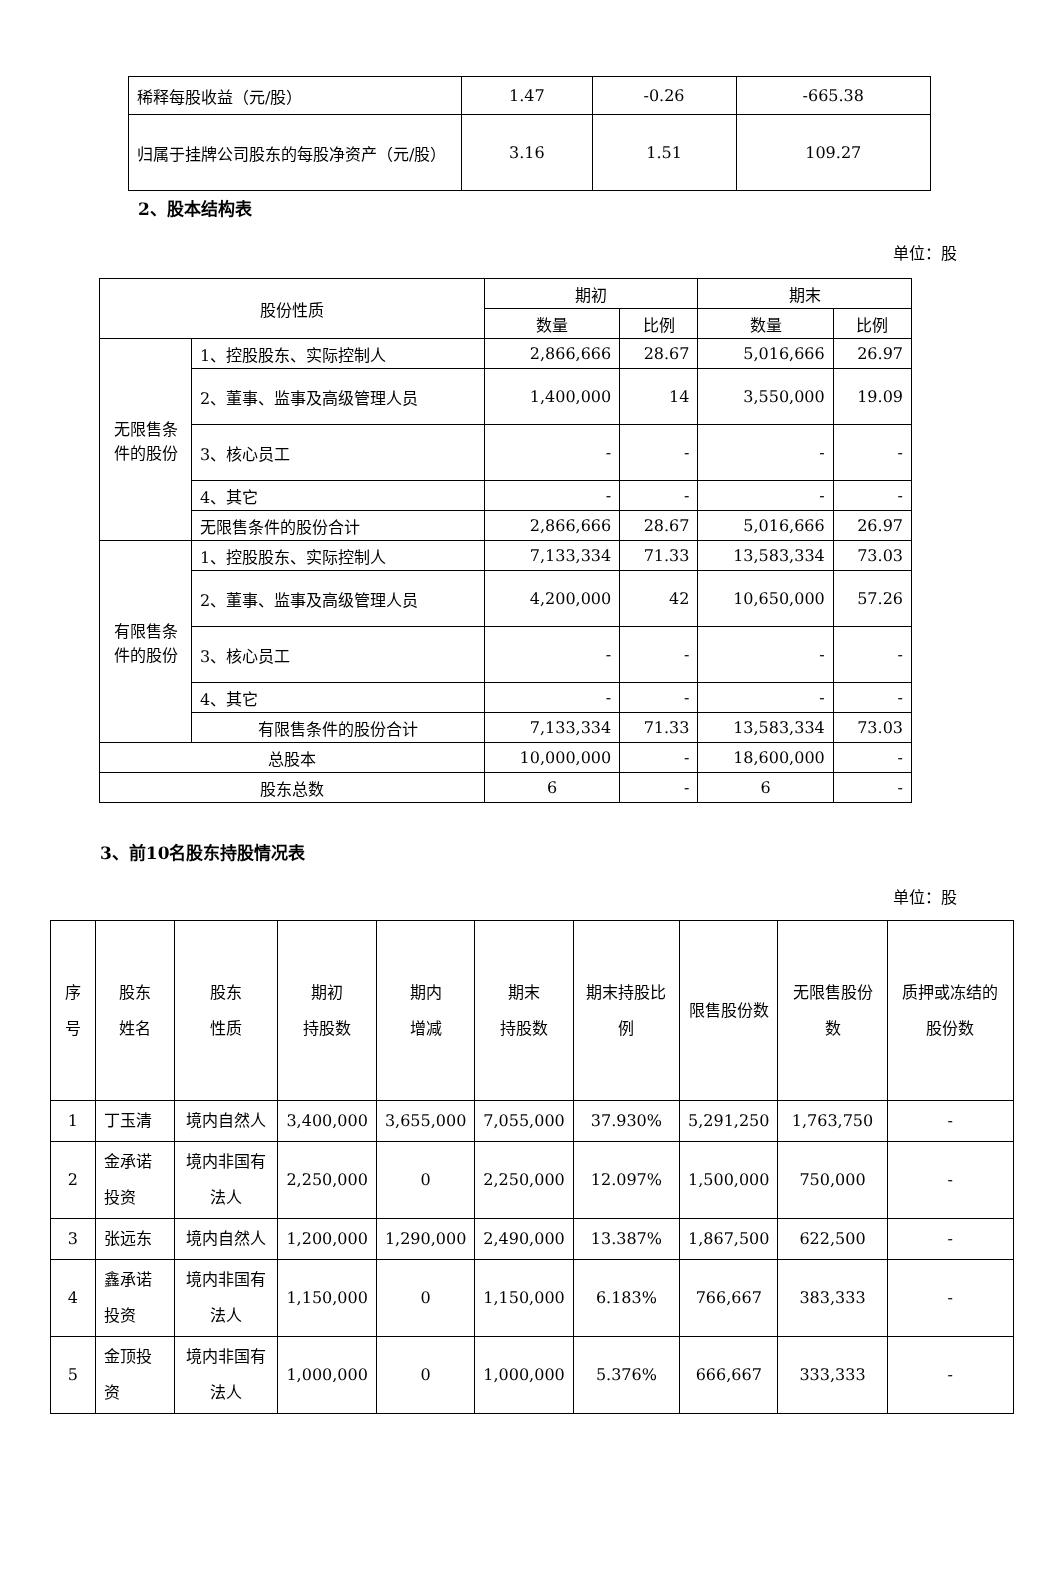| 稀释每股收益（元/股） | 1.47 | -0.26 | -665.38 |
| 归属于挂牌公司股东的每股净资产（元/股） | 3.16 | 1.51 | 109.27 |
2、股本结构表
单位：股
| 股份性质 | | 期初 | | 期末 | |
| | | 数量 | 比例 | 数量 | 比例 |
| 无限售条件的股份 | 1、控股股东、实际控制人 | 2,866,666 | 28.67 | 5,016,666 | 26.97 |
| | 2、董事、监事及高级管理人员 | 1,400,000 | 14 | 3,550,000 | 19.09 |
| | 3、核心员工 | - | - | - | - |
| | 4、其它 | - | - | - | - |
| | 无限售条件的股份合计 | 2,866,666 | 28.67 | 5,016,666 | 26.97 |
| 有限售条件的股份 | 1、控股股东、实际控制人 | 7,133,334 | 71.33 | 13,583,334 | 73.03 |
| | 2、董事、监事及高级管理人员 | 4,200,000 | 42 | 10,650,000 | 57.26 |
| | 3、核心员工 | - | - | - | - |
| | 4、其它 | - | - | - | - |
| | 有限售条件的股份合计 | 7,133,334 | 71.33 | 13,583,334 | 73.03 |
| 总股本 | | 10,000,000 | - | 18,600,000 | - |
| 股东总数 | | 6 | - | 6 | - |
3、前10名股东持股情况表
单位：股
| 序号 | 股东 姓名 | 股东 性质 | 期初 持股数 | 期内 增减 | 期末 持股数 | 期末持股比例 | 限售股份数 | 无限售股份数 | 质押或冻结的股份数 |
| 1 | 丁玉清 | 境内自然人 | 3,400,000 | 3,655,000 | 7,055,000 | 37.930% | 5,291,250 | 1,763,750 | - |
| 2 | 金承诺投资 | 境内非国有法人 | 2,250,000 | 0 | 2,250,000 | 12.097% | 1,500,000 | 750,000 | - |
| 3 | 张远东 | 境内自然人 | 1,200,000 | 1,290,000 | 2,490,000 | 13.387% | 1,867,500 | 622,500 | - |
| 4 | 鑫承诺投资 | 境内非国有法人 | 1,150,000 | 0 | 1,150,000 | 6.183% | 766,667 | 383,333 | - |
| 5 | 金顶投资 | 境内非国有法人 | 1,000,000 | 0 | 1,000,000 | 5.376% | 666,667 | 333,333 | - |